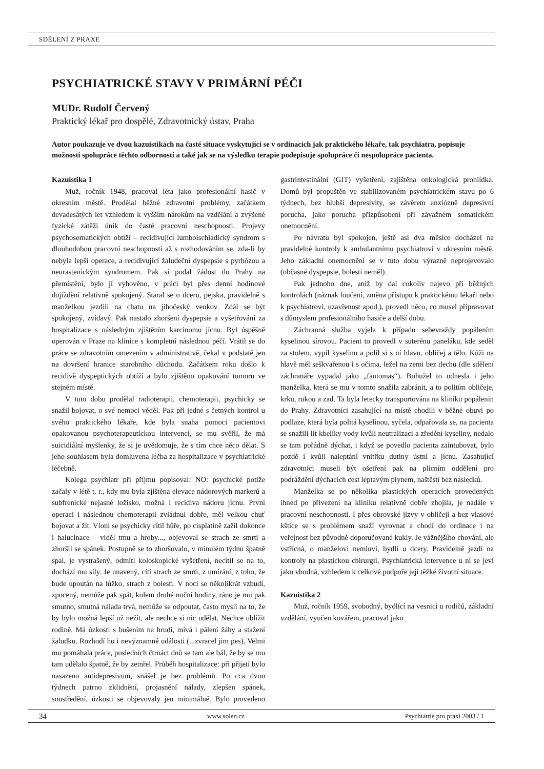SDĚLENÍ Z PRAXE
PSYCHIATRICKÉ STAVY V PRIMÁRNÍ PÉČI
MUDr. Rudolf Červený
Praktický lékař pro dospělé, Zdravotnický ústav, Praha
Autor poukazuje ve dvou kazuistikách na časté situace vyskytující se v ordinacích jak praktického lékaře, tak psychiatra, popisuje možnosti spolupráce těchto odborností a také jak se na výsledku terapie podepisuje spolupráce či nespolupráce pacienta.
Kazuistika 1
Muž, ročník 1948, pracoval léta jako profesionální hasič v okresním městě. Prodělal běžné zdravotní problémy, začátkem devadesátých let vzhledem k vyšším nárokům na vzdělání a zvýšené fyzické zátěži únik do časté pracovní neschopnosti. Projevy psychosomatických obtíží – recidivující lumboischiadický syndrom s dlouhodobou pracovní neschopností až s rozhodováním se, zda-li by nebyla lepší operace, a recidivující žaludeční dyspepsie s pyrhózou a neurastenickým syndromem. Pak si podal žádost do Prahy na přemístění, bylo jí vyhověno, v práci byl přes denní hodinové dojíždění relativně spokojený. Staral se o dceru, pejska, pravidelně s manželkou jezdili na chatu na jihočeský venkov. Zdál se být spokojený, zvídavý. Pak nastalo zhoršení dyspepsie a vyšetřování za hospitalizace s následným zjištěním karcinomu jícnu. Byl úspěšně operován v Praze na klinice s kompletní následnou péčí. Vrátil se do práce se zdravotním omezením v administrativě, čekal v podstatě jen na dovršení hranice starobního důchodu. Začátkem roku došlo k recidivě dyspeptických obtíží a bylo zjištěno opakování tumoru ve stejném místě.
V tuto dobu prodělal radioterapii, chemoterapii, psychicky se snažil bojovat, o své nemoci věděl. Pak při jedné s četných kontrol u svého praktického lékaře, kde byla snaha pomoci pacientovi opakovanou psychoterapeutickou intervencí, se mu svěřil, že má suicidiální myšlenky, že si je uvědomuje, že s tím chce něco dělat. S jeho souhlasem byla domluvena léčba za hospitalizace v psychiatrické léčebně.
Kolega psychiatr při příjmu popisoval: NO: psychické potíže začaly v létě t. r., kdy mu byla zjištěna elevace nádorových markerů a subfrenické nejasné ložisko, možná i recidiva nádoru jícnu. První operaci i následnou chemoterapii zvládnul dobře, měl velkou chuť bojovat a žít. Vloni se psychicky cítil hůře, po cisplatině zažil dokonce i halucinace – viděl tmu a hroby..., objevoval se strach ze smrti a zhoršil se spánek. Postupně se to zhoršovalo, v minulém týdnu špatně spal, je vystrašený, odmítl koloskopické vyšetření, necítil se na to, dochází mu síly. Je unavený, cítí strach ze smrti, z umírání, z toho, že bude upoután na lůžko, strach z bolesti. V noci se několikrát vzbudí, zpocený, nemůže pak spát, kolem druhé noční hodiny, ráno je mu pak smutno, smutná nálada trvá, nemůže se odpoutat, často myslí na to, že by bylo možná lepší už nežít, ale nechce si nic udělat. Nechce ublížit rodině. Má úzkosti s bušením na hrudi, mívá i pálení žáhy a stažení žaludku. Rozhodí ho i nevýznamné události (...zvracel jim pes). Velmi mu pomáhala práce, posledních čtrnáct dnů se tam ale bál, že by se mu tam udělalo špatně, že by zemřel. Průběh hospitalizace: při přijetí bylo nasazeno antidepresivum, snášel je bez problémů. Po cca dvou týdnech patrno zklidnění, projasnění nálady, zlepšen spánek, soustředění, úzkosti se objevovaly jen minimálně. Bylo provedeno gastrintestinální (GIT) vyšetření, zajištěna onkologická prohlídka. Domů byl propuštěn ve stabilizovaném psychiatrickém stavu po 6 týdnech, bez hlubší depresivity, se závěrem anxiózně depresivní porucha, jako porucha přizpůsobení při závažném somatickém onemocnění.
Po návratu byl spokojen, ještě asi dva měsíce docházel na pravidelné kontroly k ambulantnímu psychiatrovi v okresním městě. Jeho základní onemocnění se v tuto dobu výrazně neprojevovalo (občasné dyspepsie, bolesti neměl).
Pak jednoho dne, aniž by dal cokoliv najevo při běžných kontrolách (náznak loučení, změna přístupu k praktickému lékaři nebo k psychiatrovi, uzavřenost apod.), provedl něco, co musel připravovat s důmyslem profesionálního hasiče a delší dobu.
Záchranná služba vyjela k případu sebevraždy popálením kyselinou sírovou. Pacient to provedl v suterénu paneláku, kde seděl za stolem, vypil kyselinu a polil si s ní hlavu, obličej a tělo. Kůži na hlavě měl seškvařenou i s očima, ležel na zemi bez dechu (dle sdělení záchranáře vypadal jako „fantomas“). Bohužel to odnesla i jeho manželka, která se mu v tomto snažila zabránit, a to politím obličeje, krku, rukou a zad. Ta byla letecky transportována na kliniku popálenin do Prahy. Zdravotníci zasahující na místě chodili v běžné obuvi po podlaze, která byla politá kyselinou, syčela, odpařovala se, na pacienta se snažili lít kbelíky vody kvůli neutralizaci a zředění kyseliny, nedalo se tam pořádně dýchat, i když se povedlo pacienta zaintubovat, bylo pozdě i kvůli naleptání vnitřku dutiny ústní a jícnu. Zasahující zdravotníci museli být ošetření pak na plicním oddělení pro podráždění dýchacích cest leptavým plynem, naštěstí bez následků.
Manželka se po několika plastických operacích provedených ihned po přivezení na kliniku relativně dobře zhojila, je nadále v pracovní neschopnosti. I přes obrovské jizvy v obličeji a bez vlasové kštice se s problémem snaží vyrovnat a chodí do ordinace i na veřejnost bez původně doporučované kukly. Je vážnějšího chování, ale vstřícná, o manželovi nemluví, bydlí u dcery. Pravidelně jezdí na kontroly na plastickou chirurgii. Psychiatrická intervence u ní se jeví jako vhodná, vzhledem k celkové podpoře její těžké životní situace.
Kazuistika 2
Muž, ročník 1959, svobodný, bydlící na vesnici u rodičů, základní vzdělání, vyučen kovářem, pracoval jako
34 www.solen.cz Psychiatrie pro praxi 2003 / 1